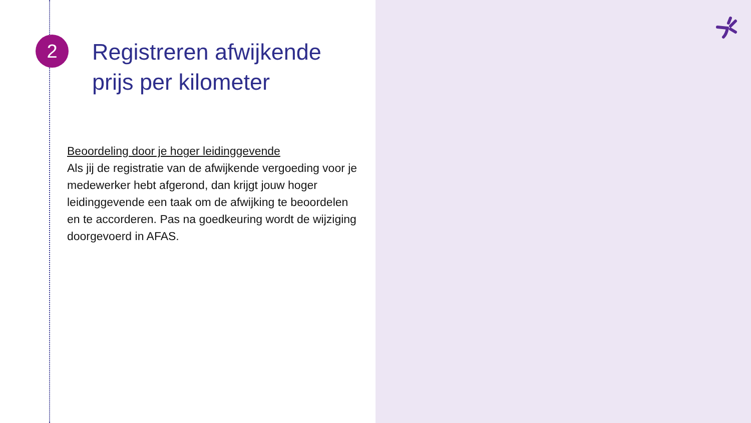2
Registreren afwijkende prijs per kilometer
Beoordeling door je hoger leidinggevende
Als jij de registratie van de afwijkende vergoeding voor je medewerker hebt afgerond, dan krijgt jouw hoger leidinggevende een taak om de afwijking te beoordelen en te accorderen. Pas na goedkeuring wordt de wijziging doorgevoerd in AFAS.